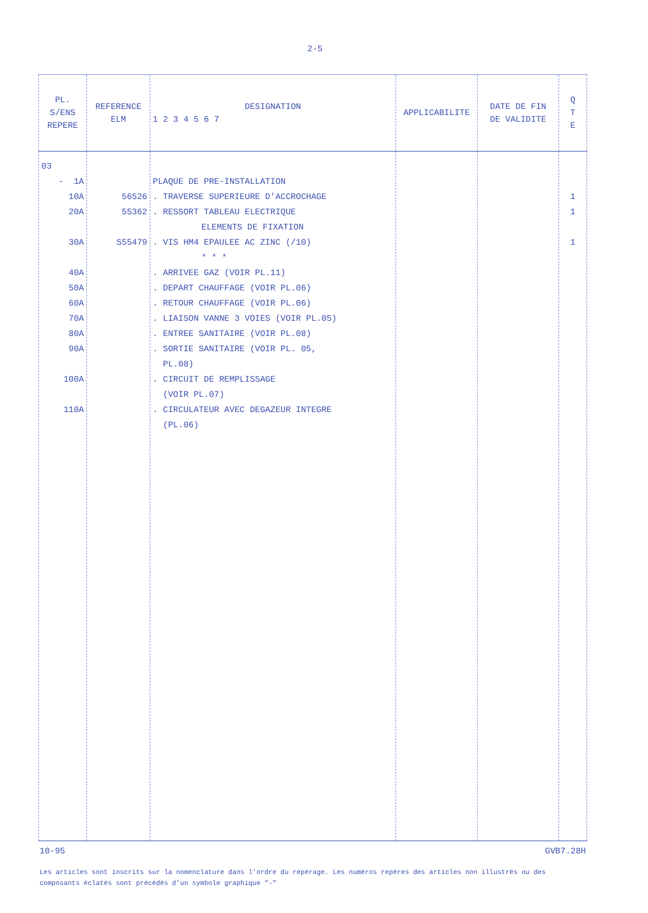2-5
| PL. S/ENS REPERE | REFERENCE ELM | DESIGNATION 1 2 3 4 5 6 7 | APPLICABILITE | DATE DE FIN DE VALIDITE | Q T E |
| --- | --- | --- | --- | --- | --- |
| 03 - 1A 10A 20A 30A 40A 50A 60A 70A 80A 90A 100A 110A | 56526 55362 S55479 | PLAQUE DE PRE-INSTALLATION . TRAVERSE SUPERIEURE D'ACCROCHAGE . RESSORT TABLEAU ELECTRIQUE ELEMENTS DE FIXATION . VIS HM4 EPAULEE AC ZINC (/10) * * * . ARRIVEE GAZ (VOIR PL.11) . DEPART CHAUFFAGE (VOIR PL.06) . RETOUR CHAUFFAGE (VOIR PL.06) . LIAISON VANNE 3 VOIES (VOIR PL.05) . ENTREE SANITAIRE (VOIR PL.08) . SORTIE SANITAIRE (VOIR PL. 05, PL.08) . CIRCUIT DE REMPLISSAGE (VOIR PL.07) . CIRCULATEUR AVEC DEGAZEUR INTEGRE (PL.06) | | | 1 1 1 |
10-95 GVB7.28H
Les articles sont inscrits sur la nomenclature dans l'ordre du repérage. Les numéros repères des articles non illustrés ou des composants éclatés sont précédés d'un symbole graphique "-"